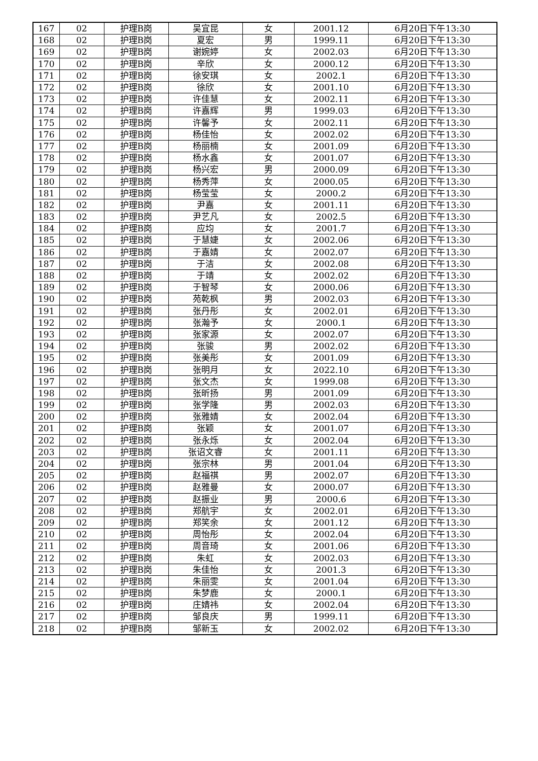| 167 | 02 | 护理B岗 | 吴宜昆 | 女 | 2001.12 | 6月20日下午13:30 |
| 168 | 02 | 护理B岗 | 夏宏 | 男 | 1999.11 | 6月20日下午13:30 |
| 169 | 02 | 护理B岗 | 谢婉婷 | 女 | 2002.03 | 6月20日下午13:30 |
| 170 | 02 | 护理B岗 | 辛欣 | 女 | 2000.12 | 6月20日下午13:30 |
| 171 | 02 | 护理B岗 | 徐安琪 | 女 | 2002.1 | 6月20日下午13:30 |
| 172 | 02 | 护理B岗 | 徐欣 | 女 | 2001.10 | 6月20日下午13:30 |
| 173 | 02 | 护理B岗 | 许佳慧 | 女 | 2002.11 | 6月20日下午13:30 |
| 174 | 02 | 护理B岗 | 许嘉辉 | 男 | 1999.03 | 6月20日下午13:30 |
| 175 | 02 | 护理B岗 | 许馨予 | 女 | 2002.11 | 6月20日下午13:30 |
| 176 | 02 | 护理B岗 | 杨佳怡 | 女 | 2002.02 | 6月20日下午13:30 |
| 177 | 02 | 护理B岗 | 杨丽楠 | 女 | 2001.09 | 6月20日下午13:30 |
| 178 | 02 | 护理B岗 | 杨水鑫 | 女 | 2001.07 | 6月20日下午13:30 |
| 179 | 02 | 护理B岗 | 杨兴宏 | 男 | 2000.09 | 6月20日下午13:30 |
| 180 | 02 | 护理B岗 | 杨秀萍 | 女 | 2000.05 | 6月20日下午13:30 |
| 181 | 02 | 护理B岗 | 杨莹莹 | 女 | 2000.2 | 6月20日下午13:30 |
| 182 | 02 | 护理B岗 | 尹嘉 | 女 | 2001.11 | 6月20日下午13:30 |
| 183 | 02 | 护理B岗 | 尹艺凡 | 女 | 2002.5 | 6月20日下午13:30 |
| 184 | 02 | 护理B岗 | 应均 | 女 | 2001.7 | 6月20日下午13:30 |
| 185 | 02 | 护理B岗 | 于慧婕 | 女 | 2002.06 | 6月20日下午13:30 |
| 186 | 02 | 护理B岗 | 于嘉婧 | 女 | 2002.07 | 6月20日下午13:30 |
| 187 | 02 | 护理B岗 | 于洁 | 女 | 2002.08 | 6月20日下午13:30 |
| 188 | 02 | 护理B岗 | 于靖 | 女 | 2002.02 | 6月20日下午13:30 |
| 189 | 02 | 护理B岗 | 于智琴 | 女 | 2000.06 | 6月20日下午13:30 |
| 190 | 02 | 护理B岗 | 苑乾枫 | 男 | 2002.03 | 6月20日下午13:30 |
| 191 | 02 | 护理B岗 | 张丹彤 | 女 | 2002.01 | 6月20日下午13:30 |
| 192 | 02 | 护理B岗 | 张瀚予 | 女 | 2000.1 | 6月20日下午13:30 |
| 193 | 02 | 护理B岗 | 张家源 | 女 | 2002.07 | 6月20日下午13:30 |
| 194 | 02 | 护理B岗 | 张骏 | 男 | 2002.02 | 6月20日下午13:30 |
| 195 | 02 | 护理B岗 | 张美彤 | 女 | 2001.09 | 6月20日下午13:30 |
| 196 | 02 | 护理B岗 | 张明月 | 女 | 2022.10 | 6月20日下午13:30 |
| 197 | 02 | 护理B岗 | 张文杰 | 女 | 1999.08 | 6月20日下午13:30 |
| 198 | 02 | 护理B岗 | 张昕扬 | 男 | 2001.09 | 6月20日下午13:30 |
| 199 | 02 | 护理B岗 | 张学隆 | 男 | 2002.03 | 6月20日下午13:30 |
| 200 | 02 | 护理B岗 | 张雅婧 | 女 | 2002.04 | 6月20日下午13:30 |
| 201 | 02 | 护理B岗 | 张颖 | 女 | 2001.07 | 6月20日下午13:30 |
| 202 | 02 | 护理B岗 | 张永烁 | 女 | 2002.04 | 6月20日下午13:30 |
| 203 | 02 | 护理B岗 | 张诏文睿 | 女 | 2001.11 | 6月20日下午13:30 |
| 204 | 02 | 护理B岗 | 张宗林 | 男 | 2001.04 | 6月20日下午13:30 |
| 205 | 02 | 护理B岗 | 赵福祺 | 男 | 2002.07 | 6月20日下午13:30 |
| 206 | 02 | 护理B岗 | 赵雅曼 | 女 | 2000.07 | 6月20日下午13:30 |
| 207 | 02 | 护理B岗 | 赵振业 | 男 | 2000.6 | 6月20日下午13:30 |
| 208 | 02 | 护理B岗 | 郑航宇 | 女 | 2002.01 | 6月20日下午13:30 |
| 209 | 02 | 护理B岗 | 郑笑余 | 女 | 2001.12 | 6月20日下午13:30 |
| 210 | 02 | 护理B岗 | 周怡彤 | 女 | 2002.04 | 6月20日下午13:30 |
| 211 | 02 | 护理B岗 | 周音琦 | 女 | 2001.06 | 6月20日下午13:30 |
| 212 | 02 | 护理B岗 | 朱虹 | 女 | 2002.03 | 6月20日下午13:30 |
| 213 | 02 | 护理B岗 | 朱佳怡 | 女 | 2001.3 | 6月20日下午13:30 |
| 214 | 02 | 护理B岗 | 朱丽雯 | 女 | 2001.04 | 6月20日下午13:30 |
| 215 | 02 | 护理B岗 | 朱梦鹿 | 女 | 2000.1 | 6月20日下午13:30 |
| 216 | 02 | 护理B岗 | 庄婧祎 | 女 | 2002.04 | 6月20日下午13:30 |
| 217 | 02 | 护理B岗 | 邹良庆 | 男 | 1999.11 | 6月20日下午13:30 |
| 218 | 02 | 护理B岗 | 邹新玉 | 女 | 2002.02 | 6月20日下午13:30 |